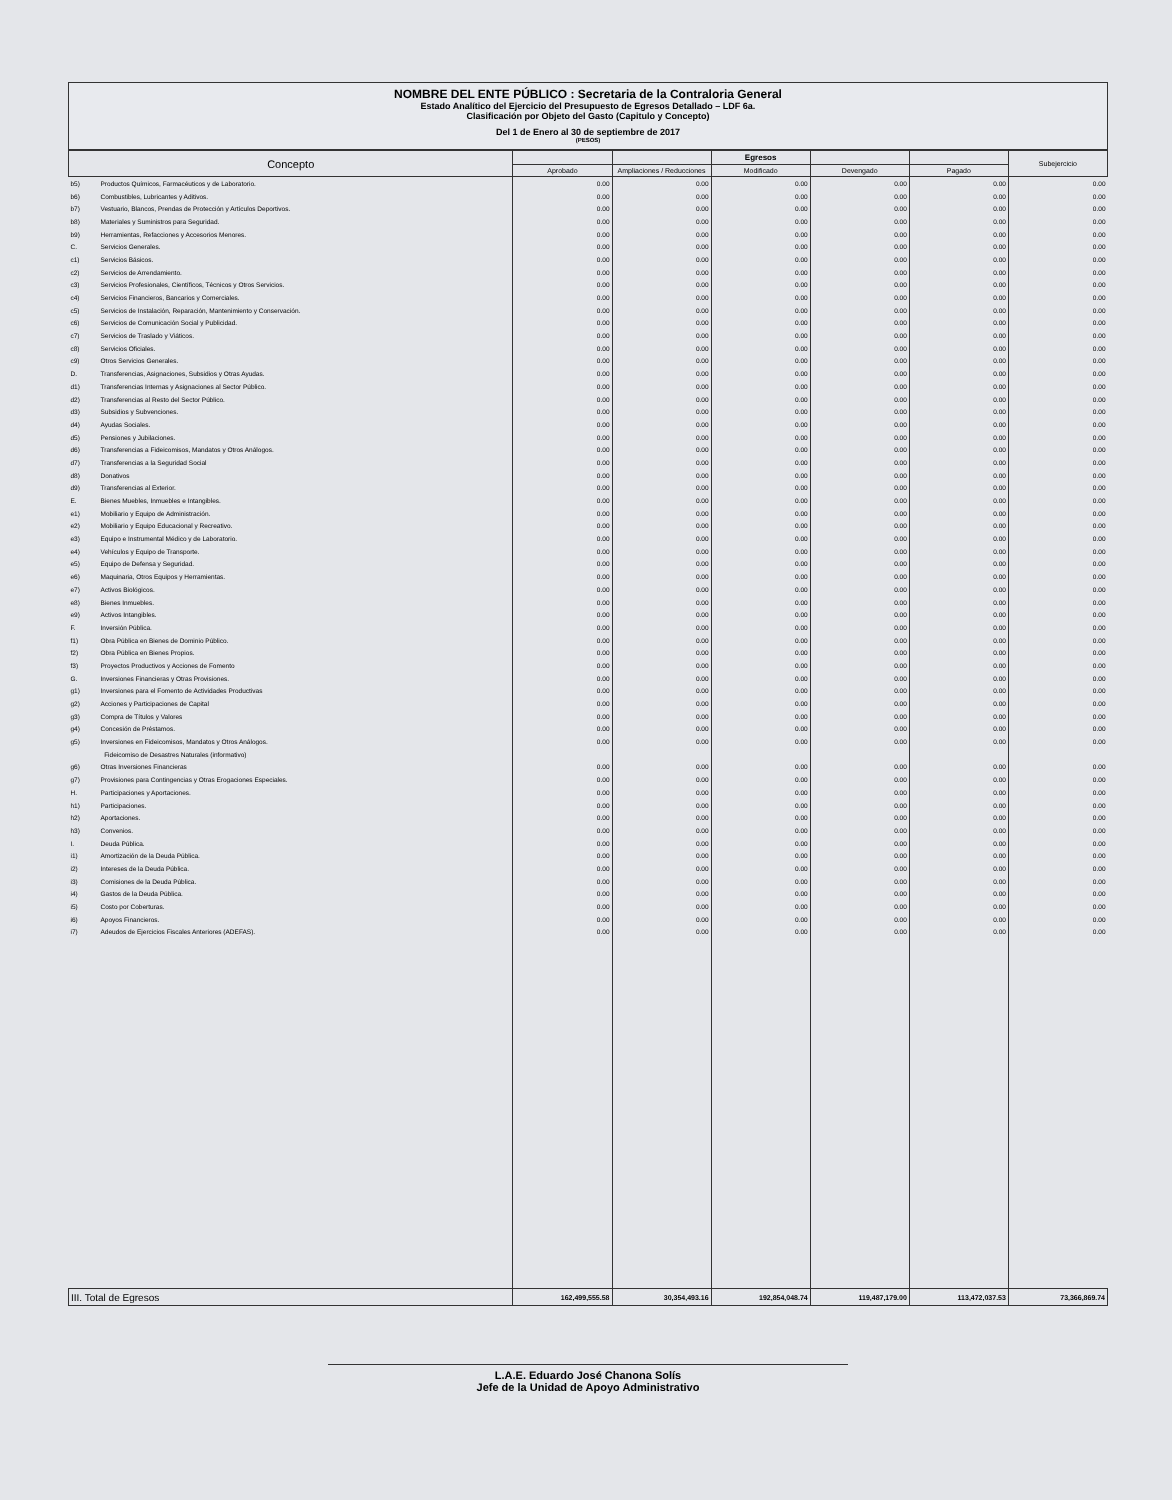NOMBRE DEL ENTE PÚBLICO : Secretaria de la Contraloria General
Estado Analítico del Ejercicio del Presupuesto de Egresos Detallado – LDF 6a.
Clasificación por Objeto del Gasto (Capitulo y Concepto)
Del 1 de Enero al 30 de septiembre de 2017
(PESOS)
| Concepto | | | | Egresos | | | Subejercicio |
| --- | --- | --- | --- | --- | --- | --- | --- |
| | | Aprobado | Ampliaciones / Reducciones | Modificado | Devengado | Pagado | |
| b5) | Productos Químicos, Farmacéuticos y de Laboratorio. | 0.00 | 0.00 | 0.00 | 0.00 | 0.00 | 0.00 |
| b6) | Combustibles, Lubricantes y Aditivos. | 0.00 | 0.00 | 0.00 | 0.00 | 0.00 | 0.00 |
| b7) | Vestuario, Blancos, Prendas de Protección y Artículos Deportivos. | 0.00 | 0.00 | 0.00 | 0.00 | 0.00 | 0.00 |
| b8) | Materiales y Suministros para Seguridad. | 0.00 | 0.00 | 0.00 | 0.00 | 0.00 | 0.00 |
| b9) | Herramientas, Refacciones y Accesorios Menores. | 0.00 | 0.00 | 0.00 | 0.00 | 0.00 | 0.00 |
| C. | Servicios Generales. | 0.00 | 0.00 | 0.00 | 0.00 | 0.00 | 0.00 |
| c1) | Servicios Básicos. | 0.00 | 0.00 | 0.00 | 0.00 | 0.00 | 0.00 |
| c2) | Servicios de Arrendamiento. | 0.00 | 0.00 | 0.00 | 0.00 | 0.00 | 0.00 |
| c3) | Servicios Profesionales, Científicos, Técnicos y Otros Servicios. | 0.00 | 0.00 | 0.00 | 0.00 | 0.00 | 0.00 |
| c4) | Servicios Financieros, Bancarios y Comerciales. | 0.00 | 0.00 | 0.00 | 0.00 | 0.00 | 0.00 |
| c5) | Servicios de Instalación, Reparación, Mantenimiento y Conservación. | 0.00 | 0.00 | 0.00 | 0.00 | 0.00 | 0.00 |
| c6) | Servicios de Comunicación Social y Publicidad. | 0.00 | 0.00 | 0.00 | 0.00 | 0.00 | 0.00 |
| c7) | Servicios de Traslado y Viáticos. | 0.00 | 0.00 | 0.00 | 0.00 | 0.00 | 0.00 |
| c8) | Servicios Oficiales. | 0.00 | 0.00 | 0.00 | 0.00 | 0.00 | 0.00 |
| c9) | Otros Servicios Generales. | 0.00 | 0.00 | 0.00 | 0.00 | 0.00 | 0.00 |
| D. | Transferencias, Asignaciones, Subsidios y Otras Ayudas. | 0.00 | 0.00 | 0.00 | 0.00 | 0.00 | 0.00 |
| d1) | Transferencias Internas y Asignaciones al Sector Público. | 0.00 | 0.00 | 0.00 | 0.00 | 0.00 | 0.00 |
| d2) | Transferencias al Resto del Sector Público. | 0.00 | 0.00 | 0.00 | 0.00 | 0.00 | 0.00 |
| d3) | Subsidios y Subvenciones. | 0.00 | 0.00 | 0.00 | 0.00 | 0.00 | 0.00 |
| d4) | Ayudas Sociales. | 0.00 | 0.00 | 0.00 | 0.00 | 0.00 | 0.00 |
| d5) | Pensiones y Jubilaciones. | 0.00 | 0.00 | 0.00 | 0.00 | 0.00 | 0.00 |
| d6) | Transferencias a Fideicomisos, Mandatos y Otros Análogos. | 0.00 | 0.00 | 0.00 | 0.00 | 0.00 | 0.00 |
| d7) | Transferencias a la Seguridad Social | 0.00 | 0.00 | 0.00 | 0.00 | 0.00 | 0.00 |
| d8) | Donativos | 0.00 | 0.00 | 0.00 | 0.00 | 0.00 | 0.00 |
| d9) | Transferencias al Exterior. | 0.00 | 0.00 | 0.00 | 0.00 | 0.00 | 0.00 |
| E. | Bienes Muebles, Inmuebles e Intangibles. | 0.00 | 0.00 | 0.00 | 0.00 | 0.00 | 0.00 |
| e1) | Mobiliario y Equipo de Administración. | 0.00 | 0.00 | 0.00 | 0.00 | 0.00 | 0.00 |
| e2) | Mobiliario y Equipo Educacional y Recreativo. | 0.00 | 0.00 | 0.00 | 0.00 | 0.00 | 0.00 |
| e3) | Equipo e Instrumental Médico y de Laboratorio. | 0.00 | 0.00 | 0.00 | 0.00 | 0.00 | 0.00 |
| e4) | Vehículos y Equipo de Transporte. | 0.00 | 0.00 | 0.00 | 0.00 | 0.00 | 0.00 |
| e5) | Equipo de Defensa y Seguridad. | 0.00 | 0.00 | 0.00 | 0.00 | 0.00 | 0.00 |
| e6) | Maquinaria, Otros Equipos y Herramientas. | 0.00 | 0.00 | 0.00 | 0.00 | 0.00 | 0.00 |
| e7) | Activos Biológicos. | 0.00 | 0.00 | 0.00 | 0.00 | 0.00 | 0.00 |
| e8) | Bienes Inmuebles. | 0.00 | 0.00 | 0.00 | 0.00 | 0.00 | 0.00 |
| e9) | Activos Intangibles. | 0.00 | 0.00 | 0.00 | 0.00 | 0.00 | 0.00 |
| F. | Inversión Pública. | 0.00 | 0.00 | 0.00 | 0.00 | 0.00 | 0.00 |
| f1) | Obra Pública en Bienes de Dominio Público. | 0.00 | 0.00 | 0.00 | 0.00 | 0.00 | 0.00 |
| f2) | Obra Pública en Bienes Propios. | 0.00 | 0.00 | 0.00 | 0.00 | 0.00 | 0.00 |
| f3) | Proyectos Productivos y Acciones de Fomento | 0.00 | 0.00 | 0.00 | 0.00 | 0.00 | 0.00 |
| G. | Inversiones Financieras y Otras Provisiones. | 0.00 | 0.00 | 0.00 | 0.00 | 0.00 | 0.00 |
| g1) | Inversiones para el Fomento de Actividades Productivas | 0.00 | 0.00 | 0.00 | 0.00 | 0.00 | 0.00 |
| g2) | Acciones y Participaciones de Capital | 0.00 | 0.00 | 0.00 | 0.00 | 0.00 | 0.00 |
| g3) | Compra de Títulos y Valores | 0.00 | 0.00 | 0.00 | 0.00 | 0.00 | 0.00 |
| g4) | Concesión de Préstamos. | 0.00 | 0.00 | 0.00 | 0.00 | 0.00 | 0.00 |
| g5) | Inversiones en Fideicomisos, Mandatos y Otros Análogos. | 0.00 | 0.00 | 0.00 | 0.00 | 0.00 | 0.00 |
| | Fideicomiso de Desastres Naturales (informativo) | | | | | | |
| g6) | Otras Inversiones Financieras | 0.00 | 0.00 | 0.00 | 0.00 | 0.00 | 0.00 |
| g7) | Provisiones para Contingencias y Otras Erogaciones Especiales. | 0.00 | 0.00 | 0.00 | 0.00 | 0.00 | 0.00 |
| H. | Participaciones y Aportaciones. | 0.00 | 0.00 | 0.00 | 0.00 | 0.00 | 0.00 |
| h1) | Participaciones. | 0.00 | 0.00 | 0.00 | 0.00 | 0.00 | 0.00 |
| h2) | Aportaciones. | 0.00 | 0.00 | 0.00 | 0.00 | 0.00 | 0.00 |
| h3) | Convenios. | 0.00 | 0.00 | 0.00 | 0.00 | 0.00 | 0.00 |
| I. | Deuda Pública. | 0.00 | 0.00 | 0.00 | 0.00 | 0.00 | 0.00 |
| i1) | Amortización de la Deuda Pública. | 0.00 | 0.00 | 0.00 | 0.00 | 0.00 | 0.00 |
| i2) | Intereses de la Deuda Pública. | 0.00 | 0.00 | 0.00 | 0.00 | 0.00 | 0.00 |
| i3) | Comisiones de la Deuda Pública. | 0.00 | 0.00 | 0.00 | 0.00 | 0.00 | 0.00 |
| i4) | Gastos de la Deuda Pública. | 0.00 | 0.00 | 0.00 | 0.00 | 0.00 | 0.00 |
| i5) | Costo por Coberturas. | 0.00 | 0.00 | 0.00 | 0.00 | 0.00 | 0.00 |
| i6) | Apoyos Financieros. | 0.00 | 0.00 | 0.00 | 0.00 | 0.00 | 0.00 |
| i7) | Adeudos de Ejercicios Fiscales Anteriores (ADEFAS). | 0.00 | 0.00 | 0.00 | 0.00 | 0.00 | 0.00 |
| III. Total de Egresos | | 162,499,555.58 | 30,354,493.16 | 192,854,048.74 | 119,487,179.00 | 113,472,037.53 | 73,366,869.74 |
L.A.E. Eduardo José Chanona Solís
Jefe de la Unidad de Apoyo Administrativo